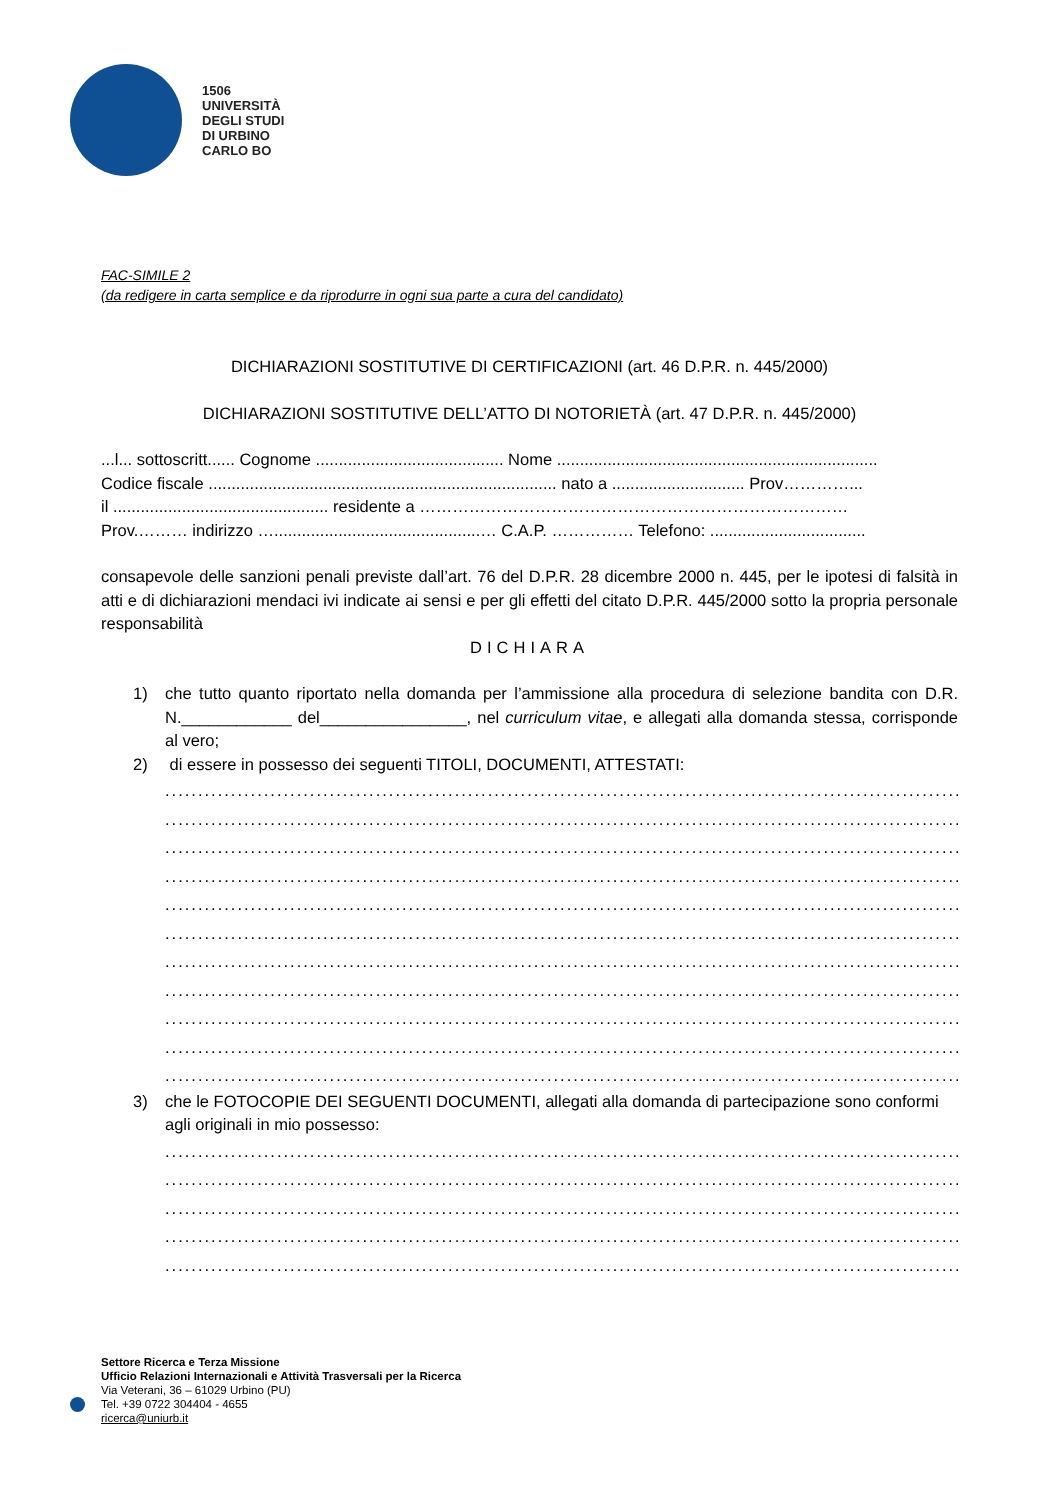1506
UNIVERSITÀ
DEGLI STUDI
DI URBINO
CARLO BO
FAC-SIMILE 2
(da redigere in carta semplice e da riprodurre in ogni sua parte a cura del candidato)
DICHIARAZIONI SOSTITUTIVE DI CERTIFICAZIONI (art. 46 D.P.R. n. 445/2000)
DICHIARAZIONI SOSTITUTIVE DELL’ATTO DI NOTORIETÀ (art. 47 D.P.R. n. 445/2000)
...l... sottoscritt...... Cognome ......................................... Nome ......................................................................
Codice fiscale ............................................................................ nato a ............................. Prov…………...
il ............................................... residente a ……………………………………………………………………
Prov.……… indirizzo ….............................................… C.A.P. …………… Telefono: ..................................
consapevole delle sanzioni penali previste dall’art. 76 del D.P.R. 28 dicembre 2000 n. 445, per le ipotesi di falsità in atti e di dichiarazioni mendaci ivi indicate ai sensi e per gli effetti del citato D.P.R. 445/2000 sotto la propria personale responsabilità
DICHIARA
1) che tutto quanto riportato nella domanda per l’ammissione alla procedura di selezione bandita con D.R. N.____________ del________________, nel curriculum vitae, e allegati alla domanda stessa, corrisponde al vero;
2) di essere in possesso dei seguenti TITOLI, DOCUMENTI, ATTESTATI:
..........................................................................................................................
..........................................................................................................................
..........................................................................................................................
..........................................................................................................................
..........................................................................................................................
..........................................................................................................................
..........................................................................................................................
..........................................................................................................................
..........................................................................................................................
..........................................................................................................................
..........................................................................................................................
3) che le FOTOCOPIE DEI SEGUENTI DOCUMENTI, allegati alla domanda di partecipazione sono conformi agli originali in mio possesso:
..........................................................................................................................
..........................................................................................................................
..........................................................................................................................
..........................................................................................................................
..........................................................................................................................
Settore Ricerca e Terza Missione
Ufficio Relazioni Internazionali e Attività Trasversali per la Ricerca
Via Veterani, 36 – 61029 Urbino (PU)
Tel. +39 0722 304404 - 4655
ricerca@uniurb.it